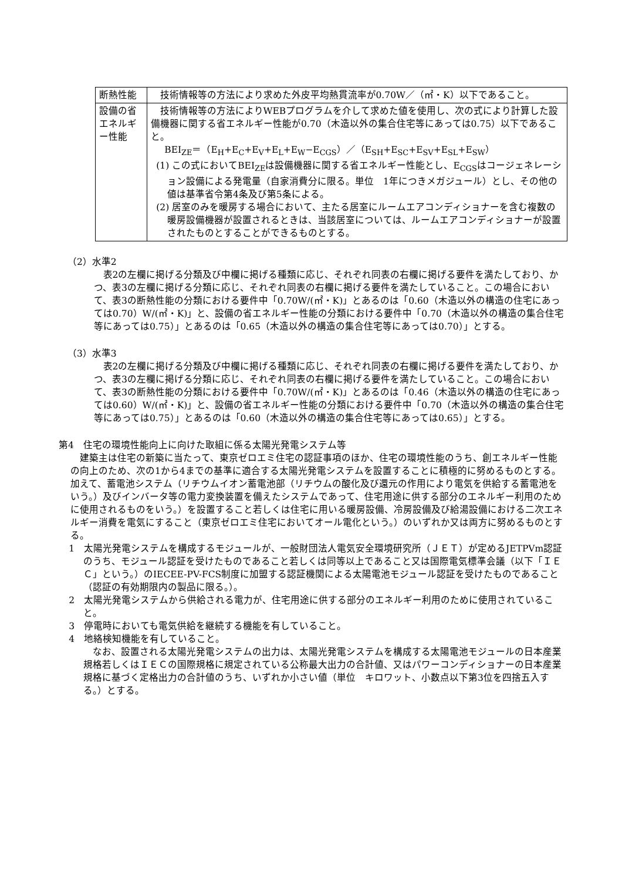| 断熱性能 | 技術情報等の方法により求めた外皮平均熱貫流率が0.70W／（㎡・K）以下であること。 |
| 設備の省エネルギー性能 | 技術情報等の方法によりWEBプログラムを介して求めた値を使用し、次の式により計算した設備機器に関する省エネルギー性能が0.70（木造以外の集合住宅等にあっては0.75）以下であること。 BEI<sub>ZE</sub>＝（E<sub>H</sub>+E<sub>C</sub>+E<sub>V</sub>+E<sub>L</sub>+E<sub>W</sub>−E<sub>CGS</sub>）／（E<sub>SH</sub>+E<sub>SC</sub>+E<sub>SV</sub>+E<sub>SL</sub>+E<sub>SW</sub>） (1) この式においてBEI<sub>ZE</sub>は設備機器に関する省エネルギー性能とし、E<sub>CGS</sub>はコージェネレーション設備による発電量（自家消費分に限る。単位 1年につきメガジュール）とし、その他の値は基準省令第4条及び第5条による。 (2) 居室のみを暖房する場合において、主たる居室にルームエアコンディショナーを含む複数の暖房設備機器が設置されるときは、当該居室については、ルームエアコンディショナーが設置されたものとすることができるものとする。 |
（2）水準2
表2の左欄に掲げる分類及び中欄に掲げる種類に応じ、それぞれ同表の右欄に掲げる要件を満たしており、かつ、表3の左欄に掲げる分類に応じ、それぞれ同表の右欄に掲げる要件を満たしていること。この場合において、表3の断熱性能の分類における要件中「0.70W/(㎡・K)」とあるのは「0.60（木造以外の構造の住宅にあっては0.70）W/(㎡・K)」と、設備の省エネルギー性能の分類における要件中「0.70（木造以外の構造の集合住宅等にあっては0.75）」とあるのは「0.65（木造以外の構造の集合住宅等にあっては0.70）」とする。
（3）水準3
表2の左欄に掲げる分類及び中欄に掲げる種類に応じ、それぞれ同表の右欄に掲げる要件を満たしており、かつ、表3の左欄に掲げる分類に応じ、それぞれ同表の右欄に掲げる要件を満たしていること。この場合において、表3の断熱性能の分類における要件中「0.70W/(㎡・K)」とあるのは「0.46（木造以外の構造の住宅にあっては0.60）W/(㎡・K)」と、設備の省エネルギー性能の分類における要件中「0.70（木造以外の構造の集合住宅等にあっては0.75）」とあるのは「0.60（木造以外の構造の集合住宅等にあっては0.65）」とする。
第4　住宅の環境性能向上に向けた取組に係る太陽光発電システム等
建築主は住宅の新築に当たって、東京ゼロエミ住宅の認証事項のほか、住宅の環境性能のうち、創エネルギー性能の向上のため、次の1から4までの基準に適合する太陽光発電システムを設置することに積極的に努めるものとする。加えて、蓄電池システム（リチウムイオン蓄電池部（リチウムの酸化及び還元の作用により電気を供給する蓄電池をいう。）及びインバータ等の電力変換装置を備えたシステムであって、住宅用途に供する部分のエネルギー利用のために使用されるものをいう。）を設置すること若しくは住宅に用いる暖房設備、冷房設備及び給湯設備における二次エネルギー消費を電気にすること（東京ゼロエミ住宅においてオール電化という。）のいずれか又は両方に努めるものとする。
1　太陽光発電システムを構成するモジュールが、一般財団法人電気安全環境研究所（ＪＥＴ）が定めるJETPVm認証のうち、モジュール認証を受けたものであること若しくは同等以上であること又は国際電気標準会議（以下「ＩＥＣ」という。）のIECEE-PV-FCS制度に加盟する認証機関による太陽電池モジュール認証を受けたものであること（認証の有効期限内の製品に限る。）。
2　太陽光発電システムから供給される電力が、住宅用途に供する部分のエネルギー利用のために使用されていること。
3　停電時においても電気供給を継続する機能を有していること。
4　地絡検知機能を有していること。
なお、設置される太陽光発電システムの出力は、太陽光発電システムを構成する太陽電池モジュールの日本産業規格若しくはＩＥＣの国際規格に規定されている公称最大出力の合計値、又はパワーコンディショナーの日本産業規格に基づく定格出力の合計値のうち、いずれか小さい値（単位　キロワット、小数点以下第3位を四捨五入する。）とする。